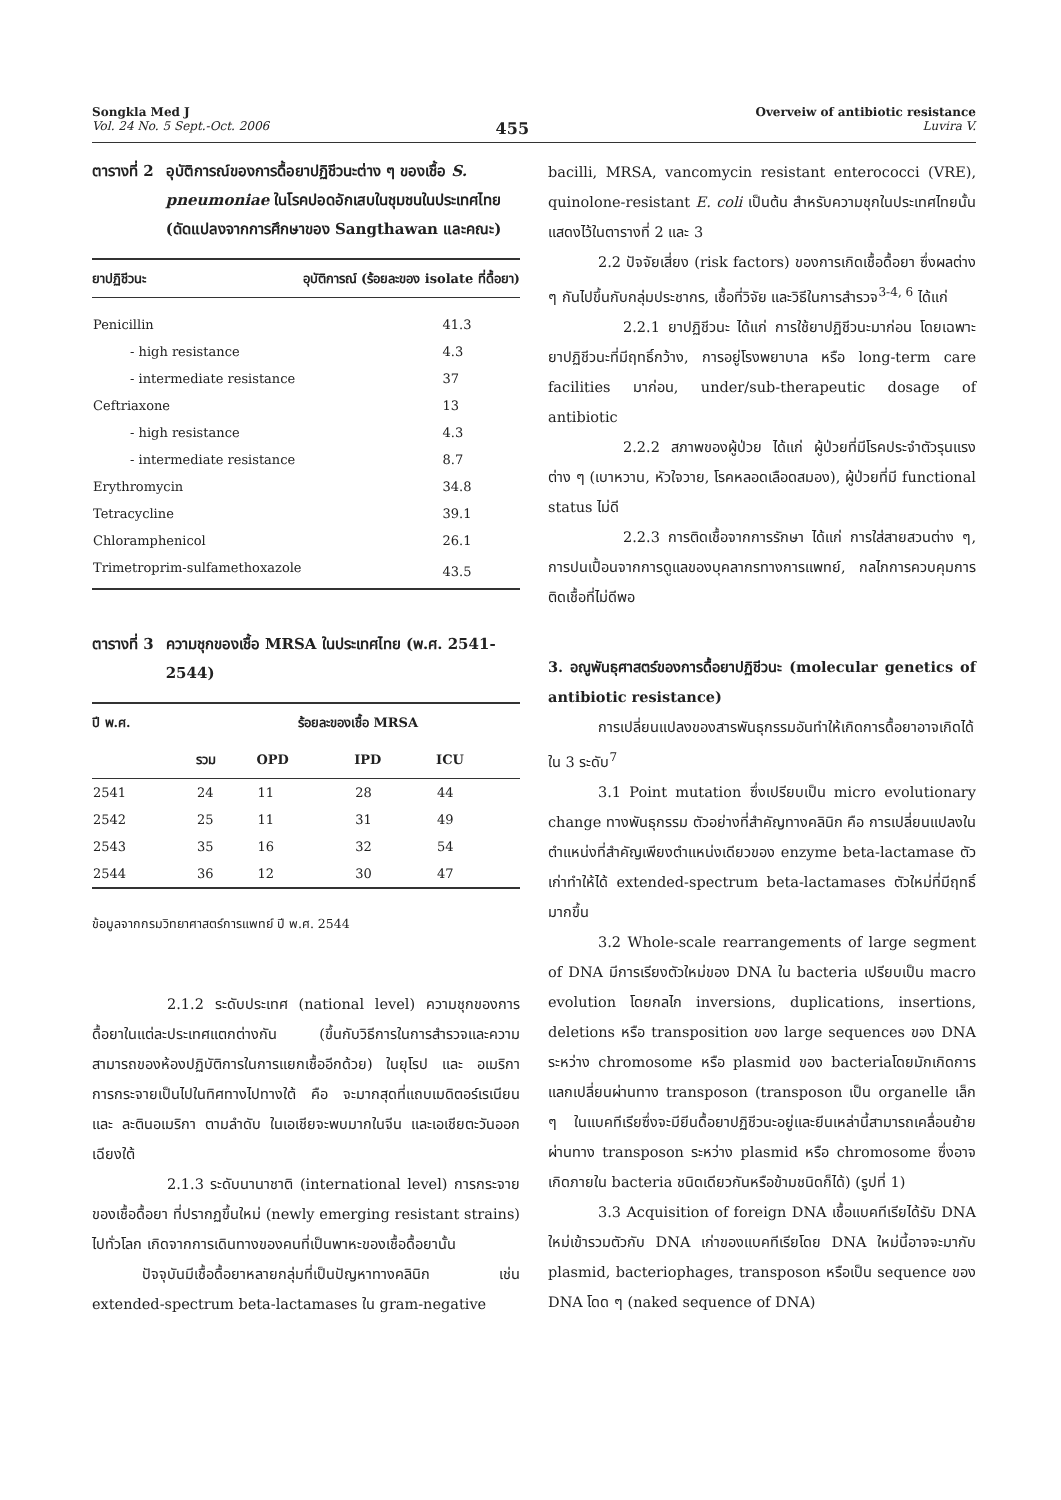Songkla Med J
Vol. 24 No. 5 Sept.-Oct. 2006
455
Overveiw of antibiotic resistance
Luvira V.
ตารางที่ 2 อุบัติการณ์ของการดื้อยาปฏิชีวนะต่าง ๆ ของเชื้อ S. pneumoniae ในโรคปอดอักเสบในชุมชนในประเทศไทย (ดัดแปลงจากการศึกษาของ Sangthawan และคณะ)
| ยาปฏิชีวนะ | อุบัติการณ์ (ร้อยละของ isolate ที่ดื้อยา) |
| --- | --- |
| Penicillin | 41.3 |
| - high resistance | 4.3 |
| - intermediate resistance | 37 |
| Ceftriaxone | 13 |
| - high resistance | 4.3 |
| - intermediate resistance | 8.7 |
| Erythromycin | 34.8 |
| Tetracycline | 39.1 |
| Chloramphenicol | 26.1 |
| Trimetroprim-sulfamethoxazole | 43.5 |
ตารางที่ 3 ความชุกของเชื้อ MRSA ในประเทศไทย (พ.ศ. 2541-2544)
| ปี พ.ศ. | ร้อยละของเชื้อ MRSA | | | |
| --- | --- | --- | --- | --- |
| | รวม | OPD | IPD | ICU |
| 2541 | 24 | 11 | 28 | 44 |
| 2542 | 25 | 11 | 31 | 49 |
| 2543 | 35 | 16 | 32 | 54 |
| 2544 | 36 | 12 | 30 | 47 |
ข้อมูลจากกรมวิทยาศาสตร์การแพทย์ ปี พ.ศ. 2544
2.1.2 ระดับประเทศ (national level) ความชุกของการดื้อยาในแต่ละประเทศแตกต่างกัน (ขึ้นกับวิธีการในการสำรวจและความสามารถของห้องปฏิบัติการในการแยกเชื้ออีกด้วย) ในยุโรป และ อเมริกา การกระจายเป็นไปในทิศทางไปทางใต้ คือ จะมากสุดที่แถบเมดิตอร์เรเนียน และ ละตินอเมริกา ตามลำดับ ในเอเชียจะพบมากในจีน และเอเชียตะวันออกเฉียงใต้
2.1.3 ระดับนานาชาติ (international level) การกระจายของเชื้อดื้อยา ที่ปรากฏขึ้นใหม่ (newly emerging resistant strains) ไปทั่วโลก เกิดจากการเดินทางของคนที่เป็นพาหะของเชื้อดื้อยานั้น
ปัจจุบันมีเชื้อดื้อยาหลายกลุ่มที่เป็นปัญหาทางคลินิก เช่น extended-spectrum beta-lactamases ใน gram-negative
bacilli, MRSA, vancomycin resistant enterococci (VRE), quinolone-resistant E. coli เป็นต้น สำหรับความชุกในประเทศไทยนั้น แสดงไว้ในตารางที่ 2 และ 3
2.2 ปัจจัยเสี่ยง (risk factors) ของการเกิดเชื้อดื้อยา ซึ่งผลต่าง ๆ กันไปขึ้นกับกลุ่มประชากร, เชื้อที่วิจัย และวิธีในการสำรวจ<sup>3-4, 6</sup> ได้แก่
2.2.1 ยาปฏิชีวนะ ได้แก่ การใช้ยาปฏิชีวนะมาก่อน โดยเฉพาะยาปฏิชีวนะที่มีฤทธิ์กว้าง, การอยู่โรงพยาบาล หรือ long-term care facilities มาก่อน, under/sub-therapeutic dosage of antibiotic
2.2.2 สภาพของผู้ป่วย ได้แก่ ผู้ป่วยที่มีโรคประจำตัวรุนแรงต่าง ๆ (เบาหวาน, หัวใจวาย, โรคหลอดเลือดสมอง), ผู้ป่วยที่มี functional status ไม่ดี
2.2.3 การติดเชื้อจากการรักษา ได้แก่ การใส่สายสวนต่าง ๆ, การปนเปื้อนจากการดูแลของบุคลากรทางการแพทย์, กลไกการควบคุมการติดเชื้อที่ไม่ดีพอ
3. อณูพันธุศาสตร์ของการดื้อยาปฏิชีวนะ (molecular genetics of antibiotic resistance)
การเปลี่ยนแปลงของสารพันธุกรรมอันทำให้เกิดการดื้อยาอาจเกิดได้ใน 3 ระดับ<sup>7</sup>
3.1 Point mutation ซึ่งเปรียบเป็น micro evolutionary change ทางพันธุกรรม ตัวอย่างที่สำคัญทางคลินิก คือ การเปลี่ยนแปลงในตำแหน่งที่สำคัญเพียงตำแหน่งเดียวของ enzyme beta-lactamase ตัวเก่าทำให้ได้ extended-spectrum beta-lactamases ตัวใหม่ที่มีฤทธิ์มากขึ้น
3.2 Whole-scale rearrangements of large segment of DNA มีการเรียงตัวใหม่ของ DNA ใน bacteria เปรียบเป็น macro evolution โดยกลไก inversions, duplications, insertions, deletions หรือ transposition ของ large sequences ของ DNA ระหว่าง chromosome หรือ plasmid ของ bacteriaโดยมักเกิดการแลกเปลี่ยนผ่านทาง transposon (transposon เป็น organelle เล็ก ๆ ในแบคทีเรียซึ่งจะมียีนดื้อยาปฏิชีวนะอยู่และยีนเหล่านี้สามารถเคลื่อนย้ายผ่านทาง transposon ระหว่าง plasmid หรือ chromosome ซึ่งอาจเกิดภายใน bacteria ชนิดเดียวกันหรือข้ามชนิดก็ได้) (รูปที่ 1)
3.3 Acquisition of foreign DNA เชื้อแบคทีเรียได้รับ DNA ใหม่เข้ารวมตัวกับ DNA เก่าของแบคทีเรียโดย DNA ใหม่นี้อาจจะมากับ plasmid, bacteriophages, transposon หรือเป็น sequence ของ DNA โดด ๆ (naked sequence of DNA)